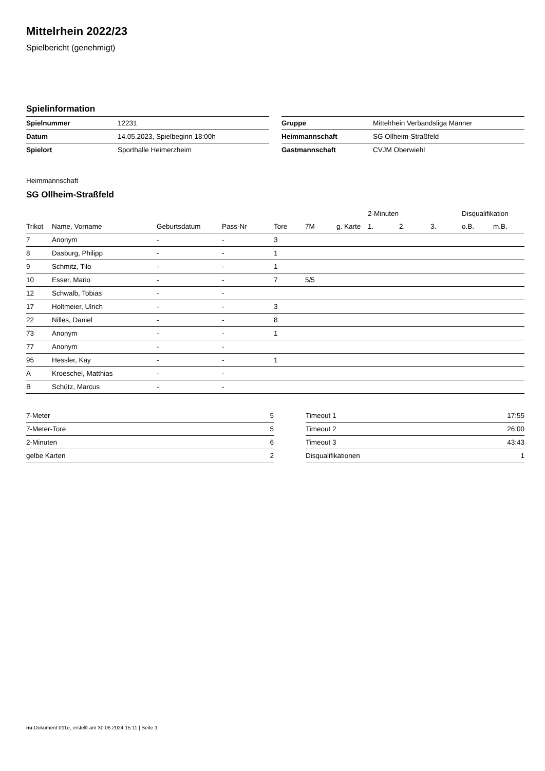Mittelrhein 2022/23
Spielbericht (genehmigt)
Spielinformation
| Spielnummer | 12231 |
| Datum | 14.05.2023, Spielbeginn 18:00h |
| Spielort | Sporthalle Heimerzheim |
| Gruppe | Mittelrhein Verbandsliga Männer |
| Heimmannschaft | SG Ollheim-Straßfeld |
| Gastmannschaft | CVJM Oberwiehl |
Heimmannschaft
SG Ollheim-Straßfeld
| | | | | | | | 2-Minuten | | | Disqualifikation | |
| --- | --- | --- | --- | --- | --- | --- | --- | --- | --- | --- | --- |
| Trikot | Name, Vorname | Geburtsdatum | Pass-Nr | Tore | 7M | g. Karte | 1. | 2. | 3. | o.B. | m.B. |
| 7 | Anonym | - | - | 3 | | | | | | | |
| 8 | Dasburg, Philipp | - | - | 1 | | | | | | | |
| 9 | Schmitz, Tilo | - | - | 1 | | | | | | | |
| 10 | Esser, Mario | - | - | 7 | 5/5 | | | | | | |
| 12 | Schwalb, Tobias | - | - | | | | | | | | |
| 17 | Holtmeier, Ulrich | - | - | 3 | | | | | | | |
| 22 | Nilles, Daniel | - | - | 8 | | | | | | | |
| 73 | Anonym | - | - | 1 | | | | | | | |
| 77 | Anonym | - | - | | | | | | | | |
| 95 | Hessler, Kay | - | - | 1 | | | | | | | |
| A | Kroeschel, Matthias | - | - | | | | | | | | |
| B | Schütz, Marcus | - | - | | | | | | | | |
| 7-Meter | 5 |
| 7-Meter-Tore | 5 |
| 2-Minuten | 6 |
| gelbe Karten | 2 |
| Timeout 1 | 17:55 |
| Timeout 2 | 26:00 |
| Timeout 3 | 43:43 |
| Disqualifikationen | 1 |
nu.Dokument 011e, erstellt am 30.06.2024 15:11 | Seite 1